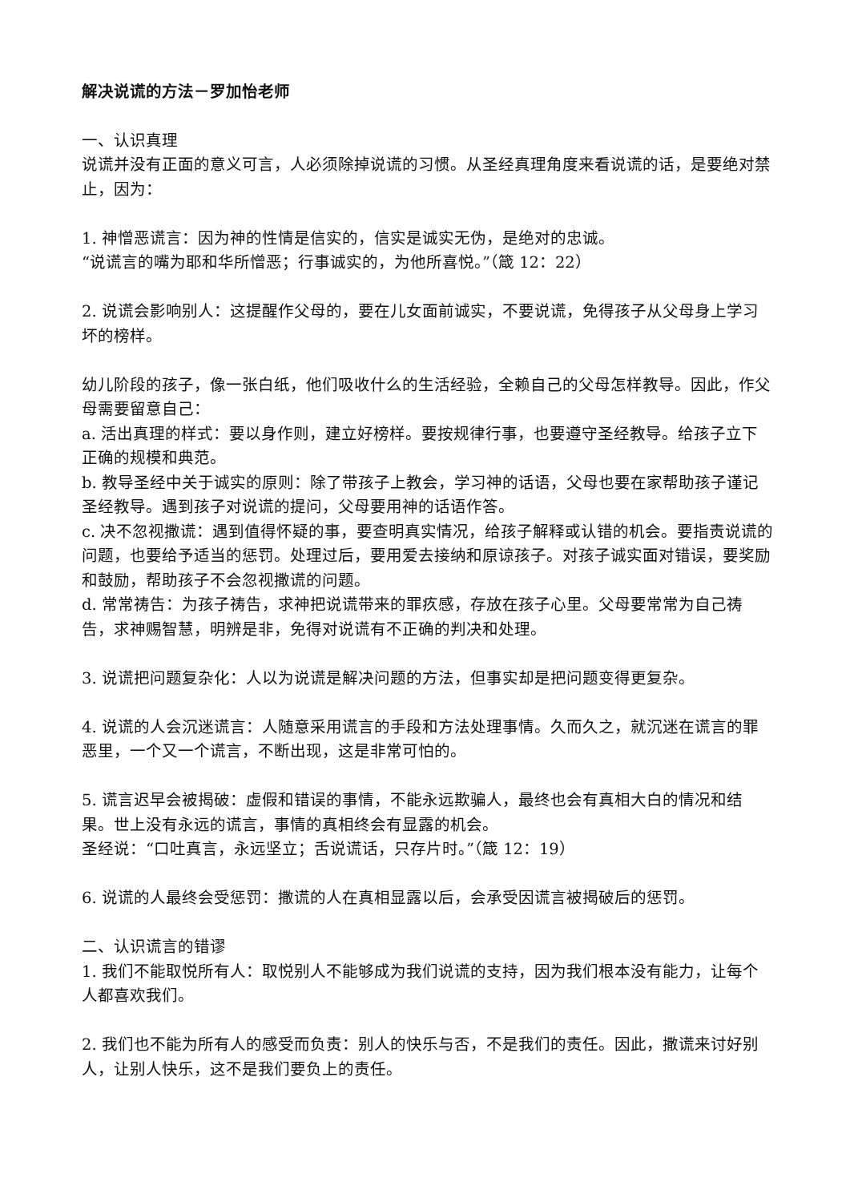解决说谎的方法－罗加怡老师
一、认识真理
说谎并没有正面的意义可言，人必须除掉说谎的习惯。从圣经真理角度来看说谎的话，是要绝对禁止，因为：
1. 神憎恶谎言：因为神的性情是信实的，信实是诚实无伪，是绝对的忠诚。
“说谎言的嘴为耶和华所憎恶；行事诚实的，为他所喜悦。”（箴 12：22）
2. 说谎会影响别人：这提醒作父母的，要在儿女面前诚实，不要说谎，免得孩子从父母身上学习坏的榜样。
幼儿阶段的孩子，像一张白纸，他们吸收什么的生活经验，全赖自己的父母怎样教导。因此，作父母需要留意自己：
a. 活出真理的样式：要以身作则，建立好榜样。要按规律行事，也要遵守圣经教导。给孩子立下正确的规模和典范。
b. 教导圣经中关于诚实的原则：除了带孩子上教会，学习神的话语，父母也要在家帮助孩子谨记圣经教导。遇到孩子对说谎的提问，父母要用神的话语作答。
c. 决不忽视撒谎：遇到值得怀疑的事，要查明真实情况，给孩子解释或认错的机会。要指责说谎的问题，也要给予适当的惩罚。处理过后，要用爱去接纳和原谅孩子。对孩子诚实面对错误，要奖励和鼓励，帮助孩子不会忽视撒谎的问题。
d. 常常祷告：为孩子祷告，求神把说谎带来的罪疚感，存放在孩子心里。父母要常常为自己祷告，求神赐智慧，明辨是非，免得对说谎有不正确的判决和处理。
3. 说谎把问题复杂化：人以为说谎是解决问题的方法，但事实却是把问题变得更复杂。
4. 说谎的人会沉迷谎言：人随意采用谎言的手段和方法处理事情。久而久之，就沉迷在谎言的罪恶里，一个又一个谎言，不断出现，这是非常可怕的。
5. 谎言迟早会被揭破：虚假和错误的事情，不能永远欺骗人，最终也会有真相大白的情况和结果。世上没有永远的谎言，事情的真相终会有显露的机会。
圣经说：“口吐真言，永远坚立；舌说谎话，只存片时。”（箴 12：19）
6. 说谎的人最终会受惩罚：撒谎的人在真相显露以后，会承受因谎言被揭破后的惩罚。
二、认识谎言的错谬
1. 我们不能取悦所有人：取悦别人不能够成为我们说谎的支持，因为我们根本没有能力，让每个人都喜欢我们。
2. 我们也不能为所有人的感受而负责：别人的快乐与否，不是我们的责任。因此，撒谎来讨好别人，让别人快乐，这不是我们要负上的责任。